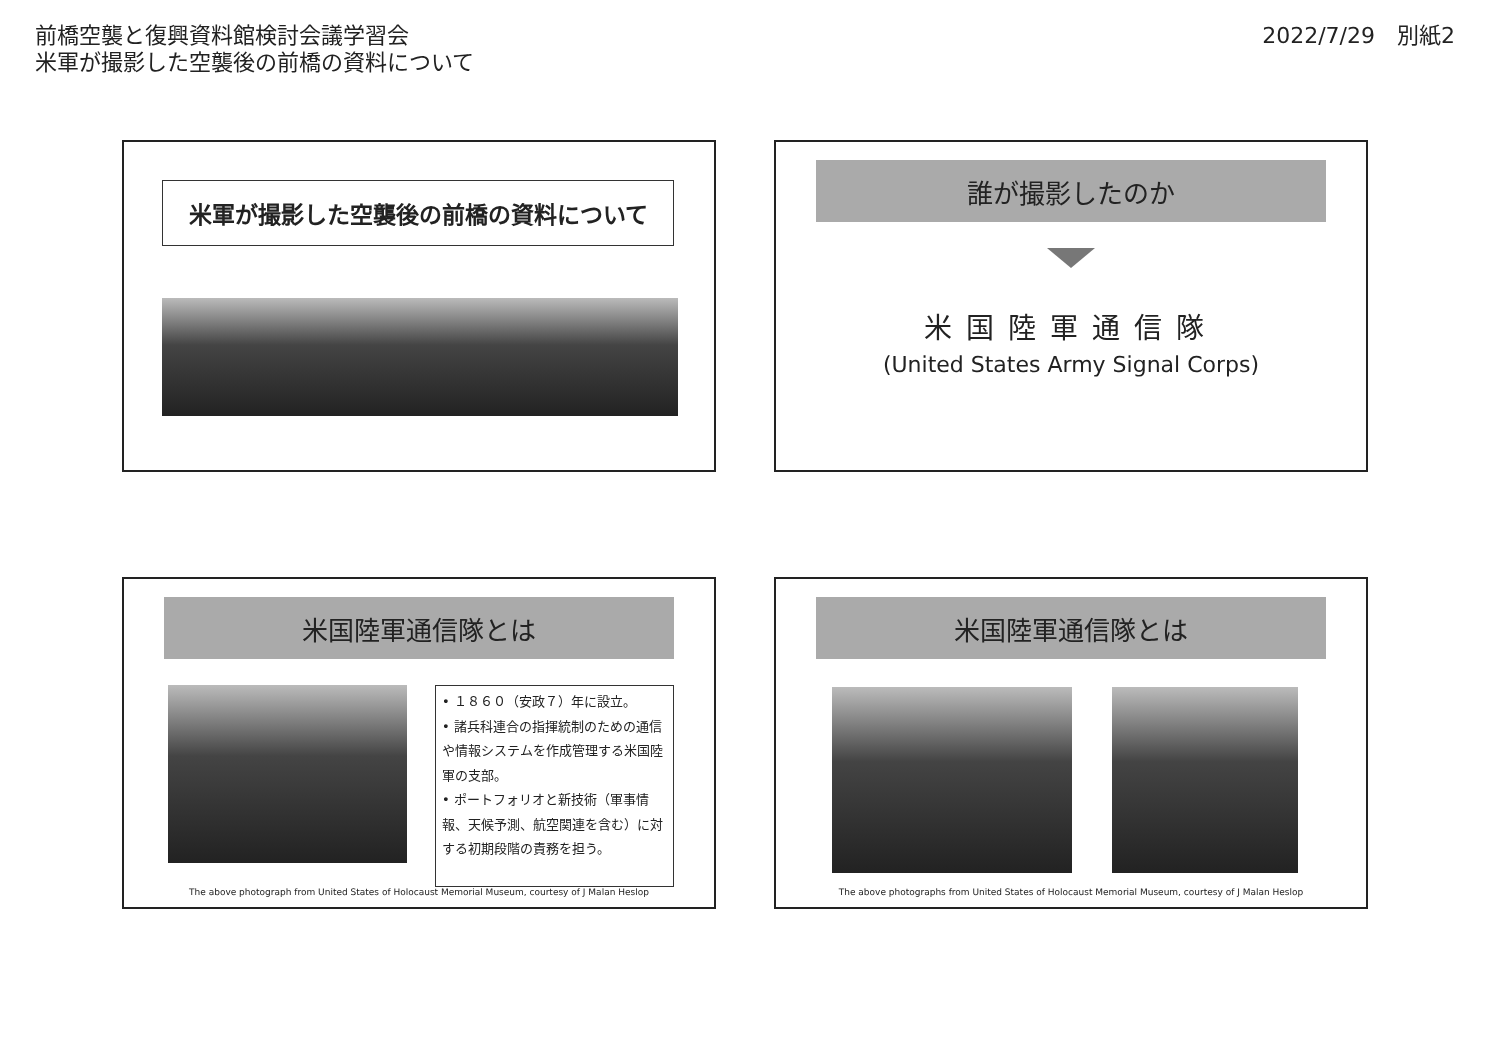前橋空襲と復興資料館検討会議学習会
米軍が撮影した空襲後の前橋の資料について
2022/7/29　別紙2
米軍が撮影した空襲後の前橋の資料について
誰が撮影したのか
米国陸軍通信隊
(United States Army Signal Corps)
米国陸軍通信隊とは
• １８６０（安政７）年に設立。
• 諸兵科連合の指揮統制のための通信や情報システムを作成管理する米国陸軍の支部。
• ポートフォリオと新技術（軍事情報、天候予測、航空関連を含む）に対する初期段階の責務を担う。
The above photograph from United States of Holocaust Memorial Museum, courtesy of J Malan Heslop
米国陸軍通信隊とは
The above photographs from United States of Holocaust Memorial Museum, courtesy of J Malan Heslop